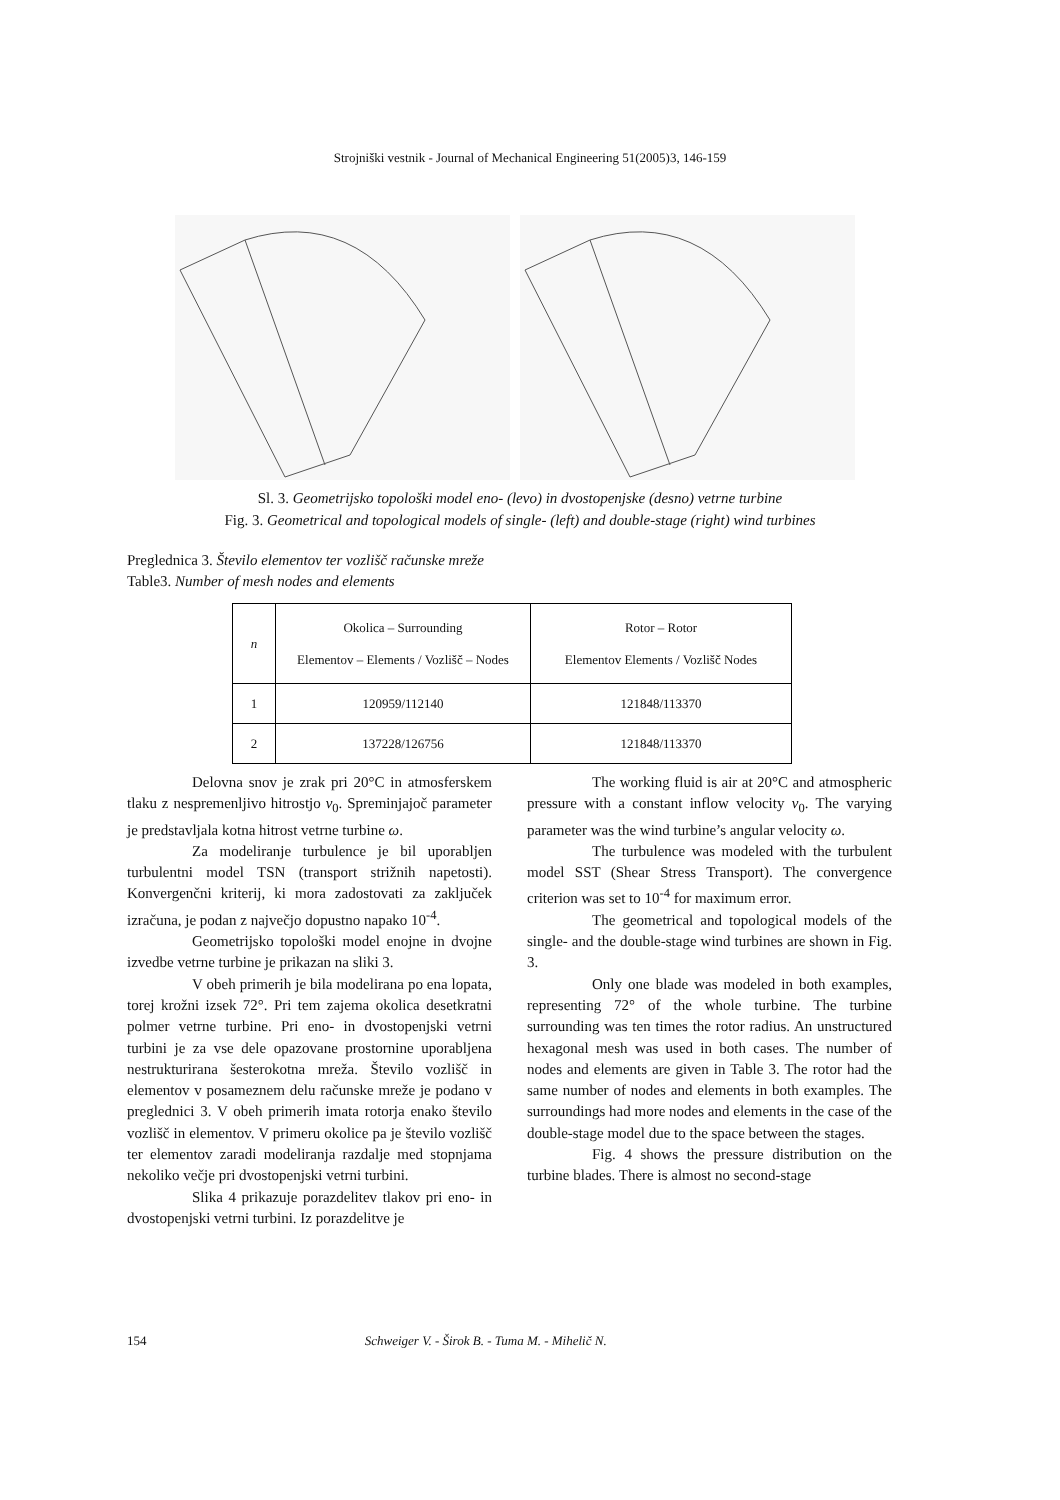Strojniški vestnik - Journal of Mechanical Engineering 51(2005)3, 146-159
Sl. 3. Geometrijsko topološki model eno- (levo) in dvostopenjske (desno) vetrne turbine
Fig. 3. Geometrical and topological models of single- (left) and double-stage (right) wind turbines
Preglednica 3. Število elementov ter vozlišč računske mreže
Table3. Number of mesh nodes and elements
| n | Okolica – Surrounding Elementov – Elements / Vozlišč – Nodes | Rotor – Rotor Elementov Elements / Vozlišč Nodes |
| --- | --- | --- |
| 1 | 120959/112140 | 121848/113370 |
| 2 | 137228/126756 | 121848/113370 |
Delovna snov je zrak pri 20°C in atmosferskem tlaku z nespremenljivo hitrostjo v<sub>0</sub>. Spreminjajoč parameter je predstavljala kotna hitrost vetrne turbine ω.
Za modeliranje turbulence je bil uporabljen turbulentni model TSN (transport strižnih napetosti). Konvergenčni kriterij, ki mora zadostovati za zaključek izračuna, je podan z največjo dopustno napako 10<sup>-4</sup>.
Geometrijsko topološki model enojne in dvojne izvedbe vetrne turbine je prikazan na sliki 3.
V obeh primerih je bila modelirana po ena lopata, torej krožni izsek 72°. Pri tem zajema okolica desetkratni polmer vetrne turbine. Pri eno- in dvostopenjski vetrni turbini je za vse dele opazovane prostornine uporabljena nestrukturirana šesterokotna mreža. Število vozlišč in elementov v posameznem delu računske mreže je podano v preglednici 3. V obeh primerih imata rotorja enako število vozlišč in elementov. V primeru okolice pa je število vozlišč ter elementov zaradi modeliranja razdalje med stopnjama nekoliko večje pri dvostopenjski vetrni turbini.
Slika 4 prikazuje porazdelitev tlakov pri eno- in dvostopenjski vetrni turbini. Iz porazdelitve je
The working fluid is air at 20°C and atmospheric pressure with a constant inflow velocity v<sub>0</sub>. The varying parameter was the wind turbine’s angular velocity ω.
The turbulence was modeled with the turbulent model SST (Shear Stress Transport). The convergence criterion was set to 10<sup>-4</sup> for maximum error.
The geometrical and topological models of the single- and the double-stage wind turbines are shown in Fig. 3.
Only one blade was modeled in both examples, representing 72° of the whole turbine. The turbine surrounding was ten times the rotor radius. An unstructured hexagonal mesh was used in both cases. The number of nodes and elements are given in Table 3. The rotor had the same number of nodes and elements in both examples. The surroundings had more nodes and elements in the case of the double-stage model due to the space between the stages.
Fig. 4 shows the pressure distribution on the turbine blades. There is almost no second-stage
154 Schweiger V. - Širok B. - Tuma M. - Mihelič N.